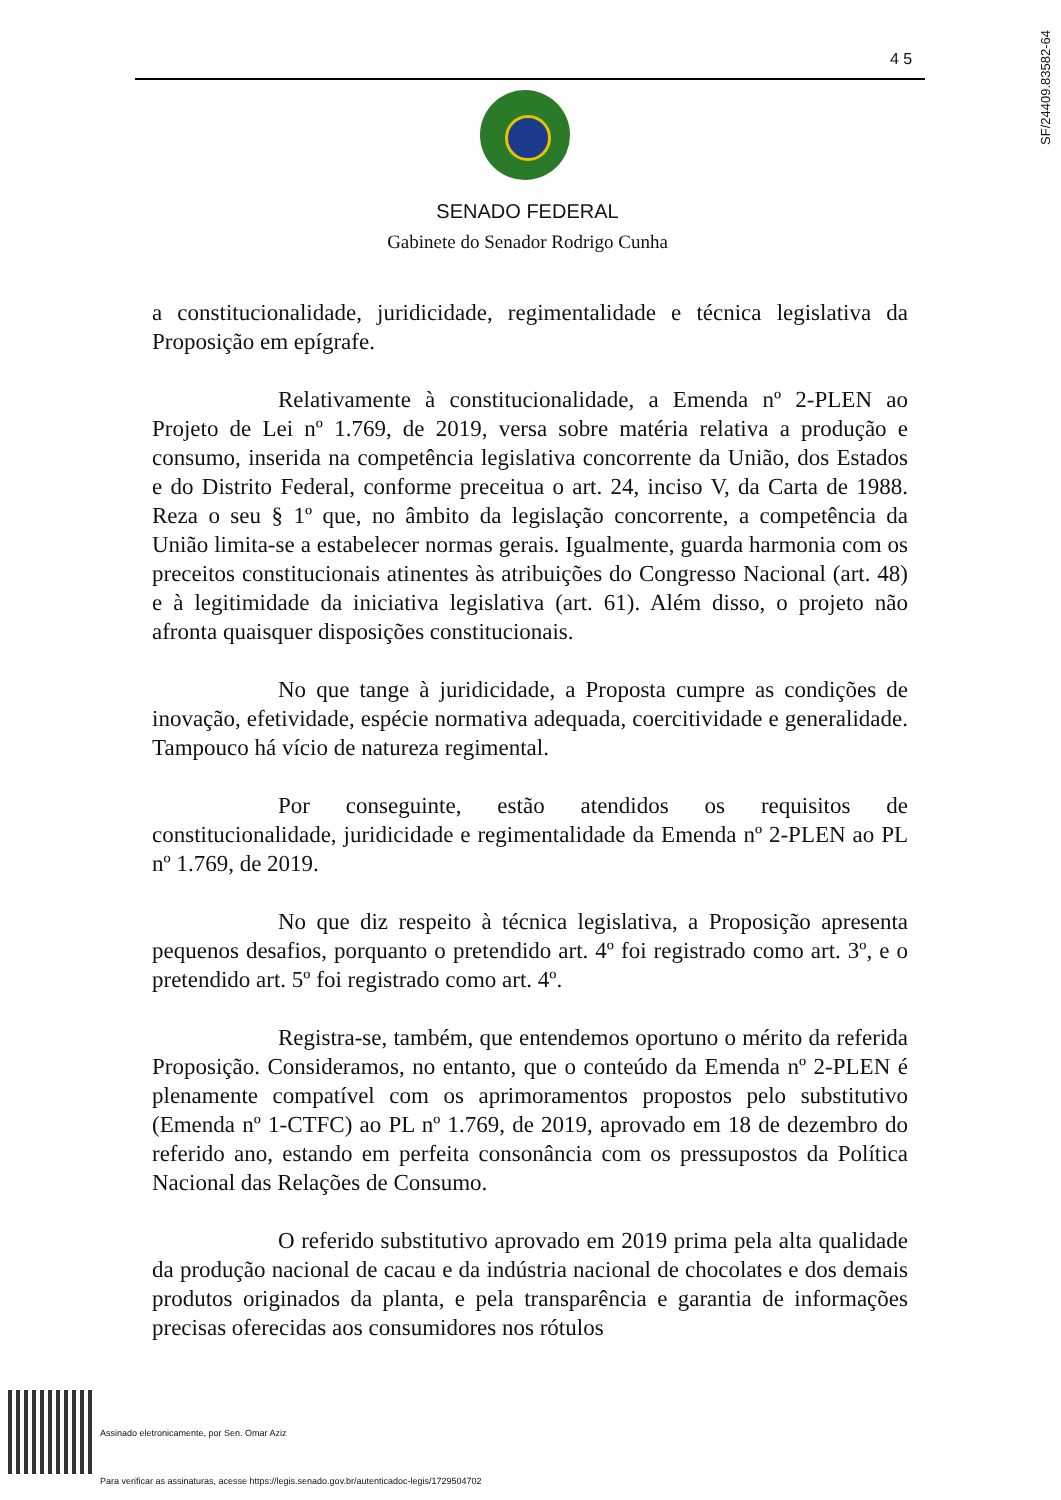SF/24409.83582-64
4 5
SENADO FEDERAL
Gabinete do Senador Rodrigo Cunha
a constitucionalidade, juridicidade, regimentalidade e técnica legislativa da Proposição em epígrafe.
Relativamente à constitucionalidade, a Emenda nº 2-PLEN ao Projeto de Lei nº 1.769, de 2019, versa sobre matéria relativa a produção e consumo, inserida na competência legislativa concorrente da União, dos Estados e do Distrito Federal, conforme preceitua o art. 24, inciso V, da Carta de 1988. Reza o seu § 1º que, no âmbito da legislação concorrente, a competência da União limita-se a estabelecer normas gerais. Igualmente, guarda harmonia com os preceitos constitucionais atinentes às atribuições do Congresso Nacional (art. 48) e à legitimidade da iniciativa legislativa (art. 61). Além disso, o projeto não afronta quaisquer disposições constitucionais.
No que tange à juridicidade, a Proposta cumpre as condições de inovação, efetividade, espécie normativa adequada, coercitividade e generalidade. Tampouco há vício de natureza regimental.
Por conseguinte, estão atendidos os requisitos de constitucionalidade, juridicidade e regimentalidade da Emenda nº 2-PLEN ao PL nº 1.769, de 2019.
No que diz respeito à técnica legislativa, a Proposição apresenta pequenos desafios, porquanto o pretendido art. 4º foi registrado como art. 3º, e o pretendido art. 5º foi registrado como art. 4º.
Registra-se, também, que entendemos oportuno o mérito da referida Proposição. Consideramos, no entanto, que o conteúdo da Emenda nº 2-PLEN é plenamente compatível com os aprimoramentos propostos pelo substitutivo (Emenda nº 1-CTFC) ao PL nº 1.769, de 2019, aprovado em 18 de dezembro do referido ano, estando em perfeita consonância com os pressupostos da Política Nacional das Relações de Consumo.
O referido substitutivo aprovado em 2019 prima pela alta qualidade da produção nacional de cacau e da indústria nacional de chocolates e dos demais produtos originados da planta, e pela transparência e garantia de informações precisas oferecidas aos consumidores nos rótulos
Assinado eletronicamente, por Sen. Omar Aziz
Para verificar as assinaturas, acesse https://legis.senado.gov.br/autenticadoc-legis/1729504702